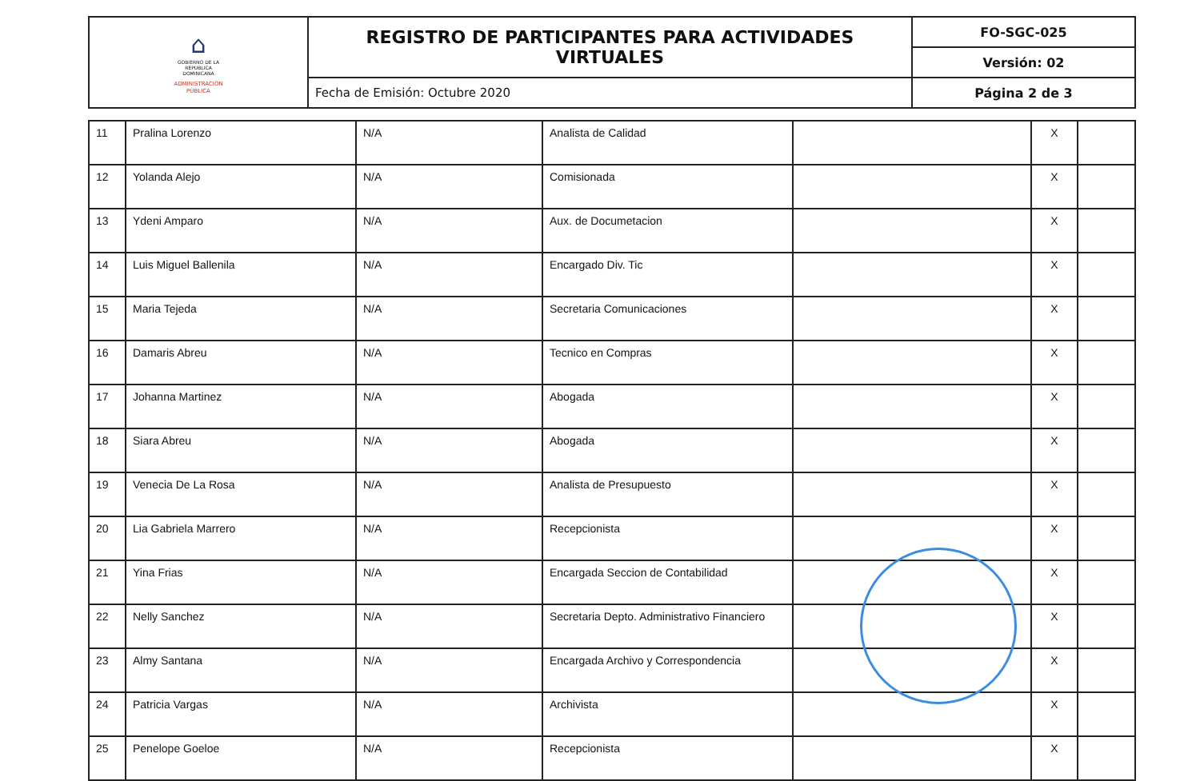| ⌂ GOBIERNO DE LA REPÚBLICA DOMINICANA ADMINISTRACIÓN PÚBLICA | REGISTRO DE PARTICIPANTES PARA ACTIVIDADES VIRTUALES | FO-SGC-025 |
| | | Versión: 02 |
| | Fecha de Emisión: Octubre 2020 | Página 2 de 3 |
| 11 | Pralina Lorenzo | N/A | Analista de Calidad | | X | |
| 12 | Yolanda Alejo | N/A | Comisionada | | X | |
| 13 | Ydeni Amparo | N/A | Aux. de Documetacion | | X | |
| 14 | Luis Miguel Ballenila | N/A | Encargado Div. Tic | | X | |
| 15 | Maria Tejeda | N/A | Secretaria Comunicaciones | | X | |
| 16 | Damaris Abreu | N/A | Tecnico en Compras | | X | |
| 17 | Johanna Martinez | N/A | Abogada | | X | |
| 18 | Siara Abreu | N/A | Abogada | | X | |
| 19 | Venecia De La Rosa | N/A | Analista de Presupuesto | | X | |
| 20 | Lia Gabriela Marrero | N/A | Recepcionista | | X | |
| 21 | Yina Frias | N/A | Encargada Seccion de Contabilidad | | X | |
| 22 | Nelly Sanchez | N/A | Secretaria Depto. Administrativo Financiero | | X | |
| 23 | Almy Santana | N/A | Encargada Archivo y Correspondencia | | X | |
| 24 | Patricia Vargas | N/A | Archivista | | X | |
| 25 | Penelope Goeloe | N/A | Recepcionista | | X | |